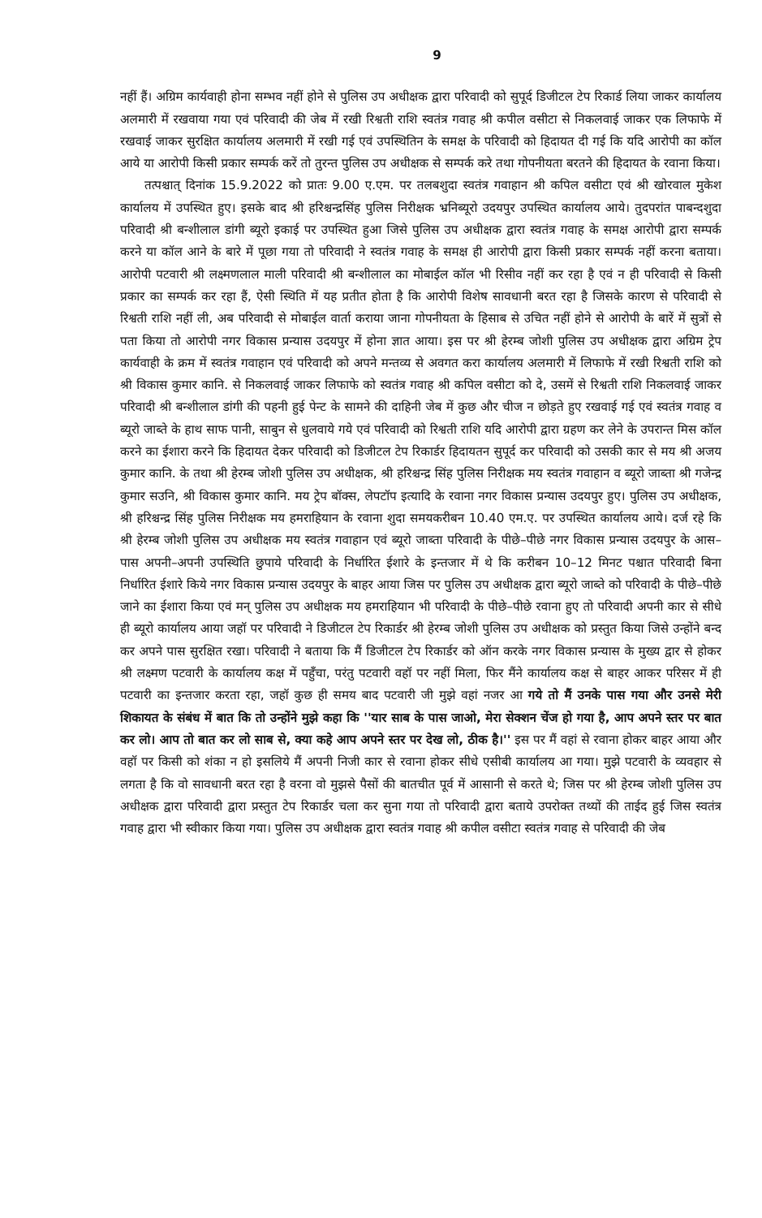9
नहीं हैं। अग्रिम कार्यवाही होना सम्भव नहीं होने से पुलिस उप अधीक्षक द्वारा परिवादी को सुपूर्द डिजीटल टेप रिकार्ड लिया जाकर कार्यालय अलमारी में रखवाया गया एवं परिवादी की जेब में रखी रिश्वती राशि स्वतंत्र गवाह श्री कपील वसीटा से निकलवाई जाकर एक लिफाफे में रखवाई जाकर सुरक्षित कार्यालय अलमारी में रखी गई एवं उपस्थितिन के समक्ष के परिवादी को हिदायत दी गई कि यदि आरोपी का कॉल आये या आरोपी किसी प्रकार सम्पर्क करें तो तुरन्त पुलिस उप अधीक्षक से सम्पर्क करे तथा गोपनीयता बरतने की हिदायत के रवाना किया।
तत्पश्चात् दिनांक 15.9.2022 को प्रातः 9.00 ए.एम. पर तलबशुदा स्वतंत्र गवाहान श्री कपिल वसीटा एवं श्री खोरवाल मुकेश कार्यालय में उपस्थित हुए। इसके बाद श्री हरिश्चन्द्रसिंह पुलिस निरीक्षक भ्रनिब्यूरो उदयपुर उपस्थित कार्यालय आये। तुदपरांत पाबन्दशुदा परिवादी श्री बन्शीलाल डांगी ब्यूरो इकाई पर उपस्थित हुआ जिसे पुलिस उप अधीक्षक द्वारा स्वतंत्र गवाह के समक्ष आरोपी द्वारा सम्पर्क करने या कॉल आने के बारे में पूछा गया तो परिवादी ने स्वतंत्र गवाह के समक्ष ही आरोपी द्वारा किसी प्रकार सम्पर्क नहीं करना बताया। आरोपी पटवारी श्री लक्ष्मणलाल माली परिवादी श्री बन्शीलाल का मोबाईल कॉल भी रिसीव नहीं कर रहा है एवं न ही परिवादी से किसी प्रकार का सम्पर्क कर रहा हैं, ऐसी स्थिति में यह प्रतीत होता है कि आरोपी विशेष सावधानी बरत रहा है जिसके कारण से परिवादी से रिश्वती राशि नहीं ली, अब परिवादी से मोबाईल वार्ता कराया जाना गोपनीयता के हिसाब से उचित नहीं होने से आरोपी के बारें में सुत्रों से पता किया तो आरोपी नगर विकास प्रन्यास उदयपुर में होना ज्ञात आया। इस पर श्री हेरम्ब जोशी पुलिस उप अधीक्षक द्वारा अग्रिम ट्रेप कार्यवाही के क्रम में स्वतंत्र गवाहान एवं परिवादी को अपने मन्तव्य से अवगत करा कार्यालय अलमारी में लिफाफे में रखी रिश्वती राशि को श्री विकास कुमार कानि. से निकलवाई जाकर लिफाफे को स्वतंत्र गवाह श्री कपिल वसीटा को दे, उसमें से रिश्वती राशि निकलवाई जाकर परिवादी श्री बन्शीलाल डांगी की पहनी हुई पेन्ट के सामने की दाहिनी जेब में कुछ और चीज न छोड़ते हुए रखवाई गई एवं स्वतंत्र गवाह व ब्यूरो जाब्ते के हाथ साफ पानी, साबुन से धुलवाये गये एवं परिवादी को रिश्वती राशि यदि आरोपी द्वारा ग्रहण कर लेने के उपरान्त मिस कॉल करने का ईशारा करने कि हिदायत देकर परिवादी को डिजीटल टेप रिकार्डर हिदायतन सुपूर्द कर परिवादी को उसकी कार से मय श्री अजय कुमार कानि. के तथा श्री हेरम्ब जोशी पुलिस उप अधीक्षक, श्री हरिश्चन्द्र सिंह पुलिस निरीक्षक मय स्वतंत्र गवाहान व ब्यूरो जाब्ता श्री गजेन्द्र कुमार सउनि, श्री विकास कुमार कानि. मय ट्रेप बॉक्स, लेपटॉप इत्यादि के रवाना नगर विकास प्रन्यास उदयपुर हुए। पुलिस उप अधीक्षक, श्री हरिश्चन्द्र सिंह पुलिस निरीक्षक मय हमराहियान के रवाना शुदा समयकरीबन 10.40 एम.ए. पर उपस्थित कार्यालय आये। दर्ज रहे कि श्री हेरम्ब जोशी पुलिस उप अधीक्षक मय स्वतंत्र गवाहान एवं ब्यूरो जाब्ता परिवादी के पीछे–पीछे नगर विकास प्रन्यास उदयपुर के आस–पास अपनी–अपनी उपस्थिति छुपाये परिवादी के निर्धारित ईशारे के इन्तजार में थे कि करीबन 10–12 मिनट पश्चात परिवादी बिना निर्धारित ईशारे किये नगर विकास प्रन्यास उदयपुर के बाहर आया जिस पर पुलिस उप अधीक्षक द्वारा ब्यूरो जाब्ते को परिवादी के पीछे–पीछे जाने का ईशारा किया एवं मन् पुलिस उप अधीक्षक मय हमराहियान भी परिवादी के पीछे–पीछे रवाना हुए तो परिवादी अपनी कार से सीधे ही ब्यूरो कार्यालय आया जहॉ पर परिवादी ने डिजीटल टेप रिकार्डर श्री हेरम्ब जोशी पुलिस उप अधीक्षक को प्रस्तुत किया जिसे उन्होंने बन्द कर अपने पास सुरक्षित रखा। परिवादी ने बताया कि मैं डिजीटल टेप रिकार्डर को ऑन करके नगर विकास प्रन्यास के मुख्य द्वार से होकर श्री लक्ष्मण पटवारी के कार्यालय कक्ष में पहुँचा, परंतु पटवारी वहॉ पर नहीं मिला, फिर मैंने कार्यालय कक्ष से बाहर आकर परिसर में ही पटवारी का इन्तजार करता रहा, जहॉ कुछ ही समय बाद पटवारी जी मुझे वहां नजर आ गये तो मैं उनके पास गया और उनसे मेरी शिकायत के संबंध में बात कि तो उन्होंने मुझे कहा कि ''यार साब के पास जाओ, मेरा सेक्शन चेंज हो गया है, आप अपने स्तर पर बात कर लो। आप तो बात कर लो साब से, क्या कहे आप अपने स्तर पर देख लो, ठीक है।'' इस पर मैं वहां से रवाना होकर बाहर आया और वहॉ पर किसी को शंका न हो इसलिये मैं अपनी निजी कार से रवाना होकर सीधे एसीबी कार्यालय आ गया। मुझे पटवारी के व्यवहार से लगता है कि वो सावधानी बरत रहा है वरना वो मुझसे पैसों की बातचीत पूर्व में आसानी से करते थे; जिस पर श्री हेरम्ब जोशी पुलिस उप अधीक्षक द्वारा परिवादी द्वारा प्रस्तुत टेप रिकार्डर चला कर सुना गया तो परिवादी द्वारा बताये उपरोक्त तथ्यों की ताईद हुई जिस स्वतंत्र गवाह द्वारा भी स्वीकार किया गया। पुलिस उप अधीक्षक द्वारा स्वतंत्र गवाह श्री कपील वसीटा स्वतंत्र गवाह से परिवादी की जेब